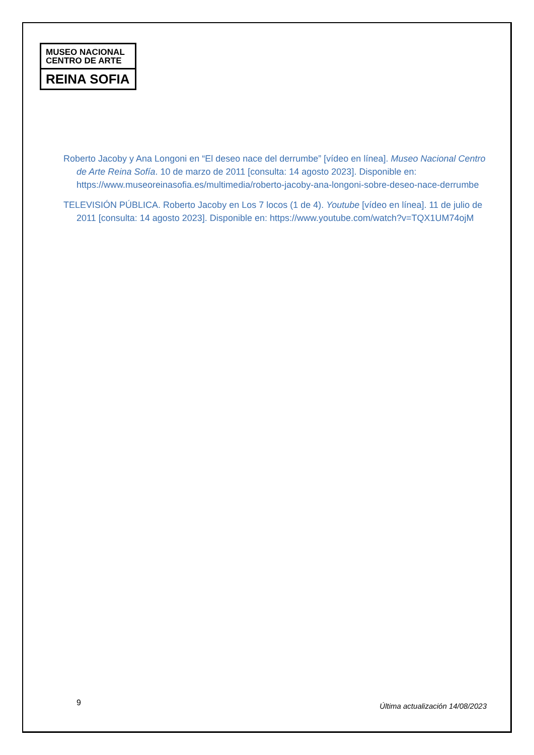MUSEO NACIONAL
CENTRO DE ARTE
REINA SOFIA
Roberto Jacoby y Ana Longoni en “El deseo nace del derrumbe” [vídeo en línea]. Museo Nacional Centro de Arte Reina Sofía. 10 de marzo de 2011 [consulta: 14 agosto 2023]. Disponible en: https://www.museoreinasofia.es/multimedia/roberto-jacoby-ana-longoni-sobre-deseo-nace-derrumbe
TELEVISIÓN PÚBLICA. Roberto Jacoby en Los 7 locos (1 de 4). Youtube [vídeo en línea]. 11 de julio de 2011 [consulta: 14 agosto 2023]. Disponible en: https://www.youtube.com/watch?v=TQX1UM74ojM
9
Última actualización 14/08/2023